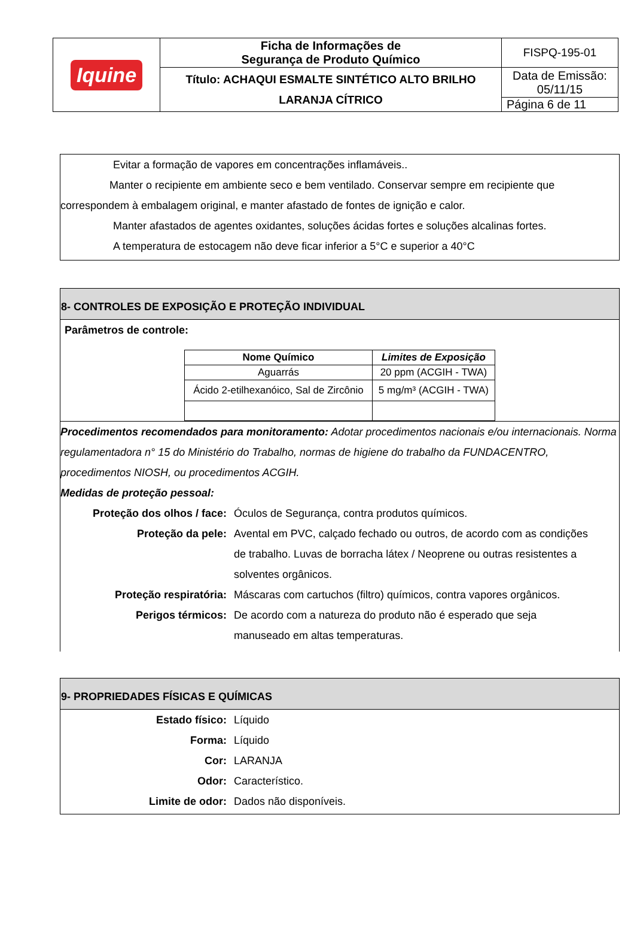| Iquine | Ficha de Informações de Segurança de Produto Químico | FISPQ-195-01 |
| | Título: ACHAQUI ESMALTE SINTÉTICO ALTO BRILHO LARANJA CÍTRICO | Data de Emissão: 05/11/15 |
| | | Página 6 de 11 |
Evitar a formação de vapores em concentrações inflamáveis..
Manter o recipiente em ambiente seco e bem ventilado. Conservar sempre em recipiente que correspondem à embalagem original, e manter afastado de fontes de ignição e calor.
Manter afastados de agentes oxidantes, soluções ácidas fortes e soluções alcalinas fortes.
A temperatura de estocagem não deve ficar inferior a 5°C e superior a 40°C
8- CONTROLES DE EXPOSIÇÃO E PROTEÇÃO INDIVIDUAL
Parâmetros de controle:
| Nome Químico | Limites de Exposição |
| --- | --- |
| Aguarrás | 20 ppm (ACGIH - TWA) |
| Ácido 2-etilhexanóico, Sal de Zircônio | 5 mg/m³ (ACGIH - TWA) |
Procedimentos recomendados para monitoramento: Adotar procedimentos nacionais e/ou internacionais. Norma regulamentadora n° 15 do Ministério do Trabalho, normas de higiene do trabalho da FUNDACENTRO, procedimentos NIOSH, ou procedimentos ACGIH.
Medidas de proteção pessoal:
Proteção dos olhos / face:
Óculos de Segurança, contra produtos químicos.
Proteção da pele: Avental em PVC, calçado fechado ou outros, de acordo com as condições de trabalho. Luvas de borracha látex / Neoprene ou outras resistentes a solventes orgânicos.
Proteção respiratória: Máscaras com cartuchos (filtro) químicos, contra vapores orgânicos.
Perigos térmicos: De acordo com a natureza do produto não é esperado que seja manuseado em altas temperaturas.
9- PROPRIEDADES FÍSICAS E QUÍMICAS
Estado físico: Líquido
Forma: Líquido
Cor: LARANJA
Odor: Característico.
Limite de odor: Dados não disponíveis.